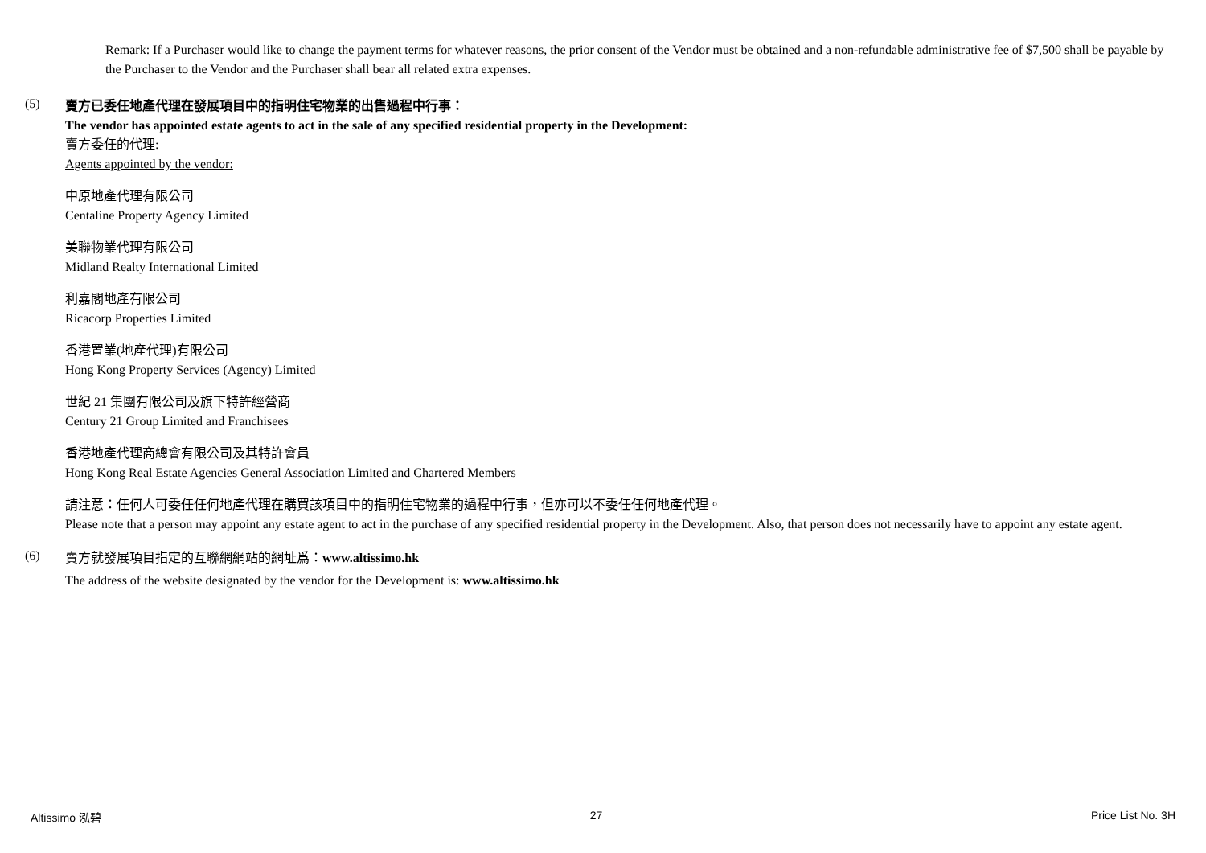Remark: If a Purchaser would like to change the payment terms for whatever reasons, the prior consent of the Vendor must be obtained and a non-refundable administrative fee of $7,500 shall be payable by the Purchaser to the Vendor and the Purchaser shall bear all related extra expenses.
(5)
賣方已委任地產代理在發展項目中的指明住宅物業的出售過程中行事：
The vendor has appointed estate agents to act in the sale of any specified residential property in the Development:
賣方委任的代理:
Agents appointed by the vendor:
中原地產代理有限公司
Centaline Property Agency Limited
美聯物業代理有限公司
Midland Realty International Limited
利嘉閣地產有限公司
Ricacorp Properties Limited
香港置業(地產代理)有限公司
Hong Kong Property Services (Agency) Limited
世紀 21 集團有限公司及旗下特許經營商
Century 21 Group Limited and Franchisees
香港地產代理商總會有限公司及其特許會員
Hong Kong Real Estate Agencies General Association Limited and Chartered Members
請注意：任何人可委任任何地產代理在購買該項目中的指明住宅物業的過程中行事，但亦可以不委任任何地產代理。
Please note that a person may appoint any estate agent to act in the purchase of any specified residential property in the Development. Also, that person does not necessarily have to appoint any estate agent.
(6)
賣方就發展項目指定的互聯網網站的網址爲：www.altissimo.hk
The address of the website designated by the vendor for the Development is: www.altissimo.hk
Altissimo 泓碧 27 Price List No. 3H